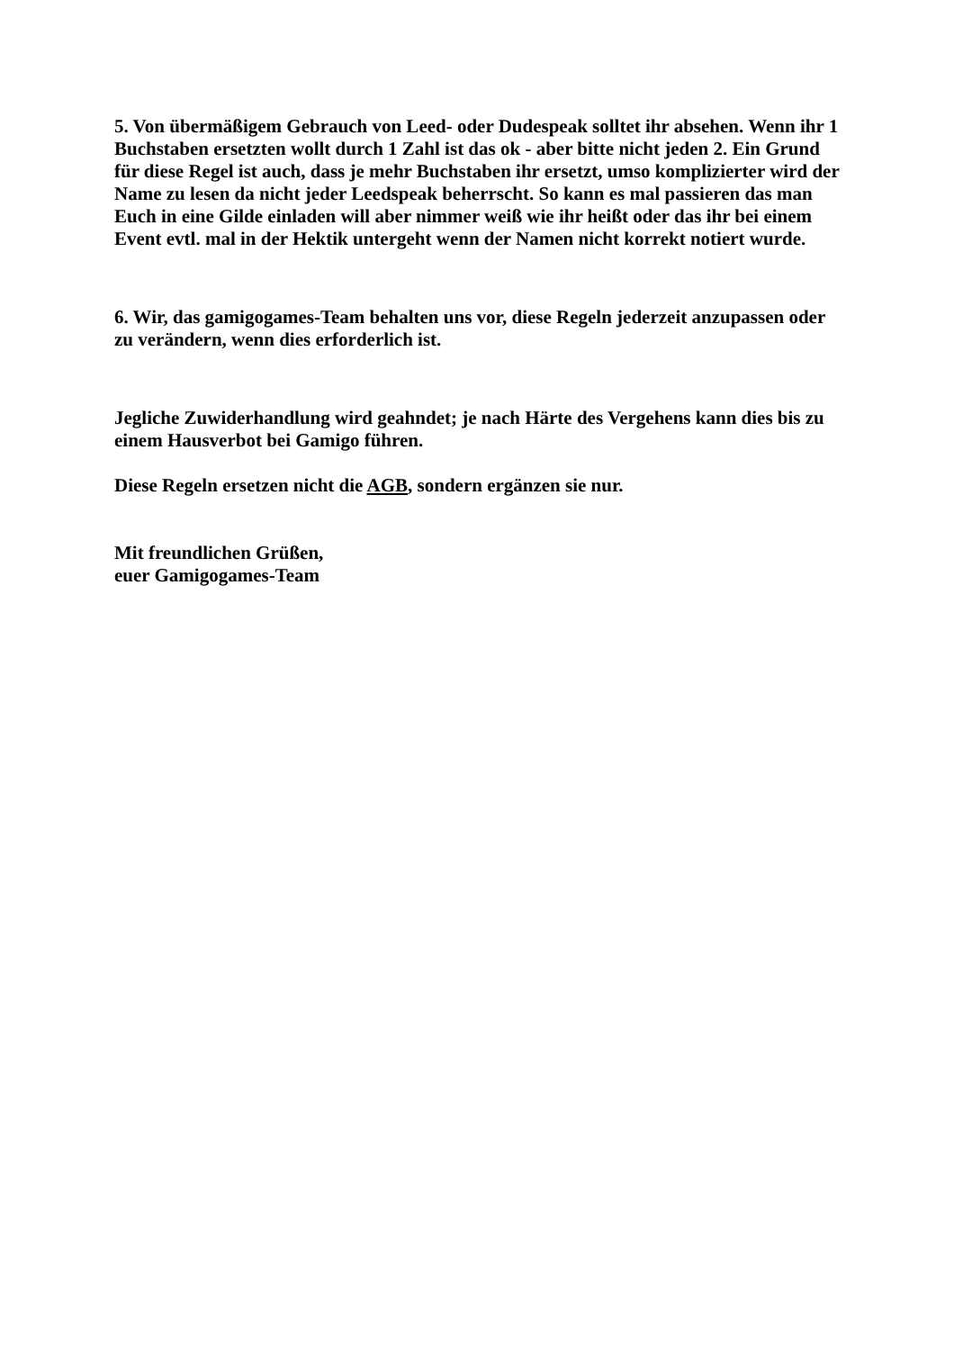5. Von übermäßigem Gebrauch von Leed- oder Dudespeak solltet ihr absehen. Wenn ihr 1 Buchstaben ersetzten wollt durch 1 Zahl ist das ok - aber bitte nicht jeden 2. Ein Grund für diese Regel ist auch, dass je mehr Buchstaben ihr ersetzt, umso komplizierter wird der Name zu lesen da nicht jeder Leedspeak beherrscht. So kann es mal passieren das man Euch in eine Gilde einladen will aber nimmer weiß wie ihr heißt oder das ihr bei einem Event evtl. mal in der Hektik untergeht wenn der Namen nicht korrekt notiert wurde.
6. Wir, das gamigogames-Team behalten uns vor, diese Regeln jederzeit anzupassen oder zu verändern, wenn dies erforderlich ist.
Jegliche Zuwiderhandlung wird geahndet; je nach Härte des Vergehens kann dies bis zu einem Hausverbot bei Gamigo führen.
Diese Regeln ersetzen nicht die AGB, sondern ergänzen sie nur.
Mit freundlichen Grüßen,
euer Gamigogames-Team